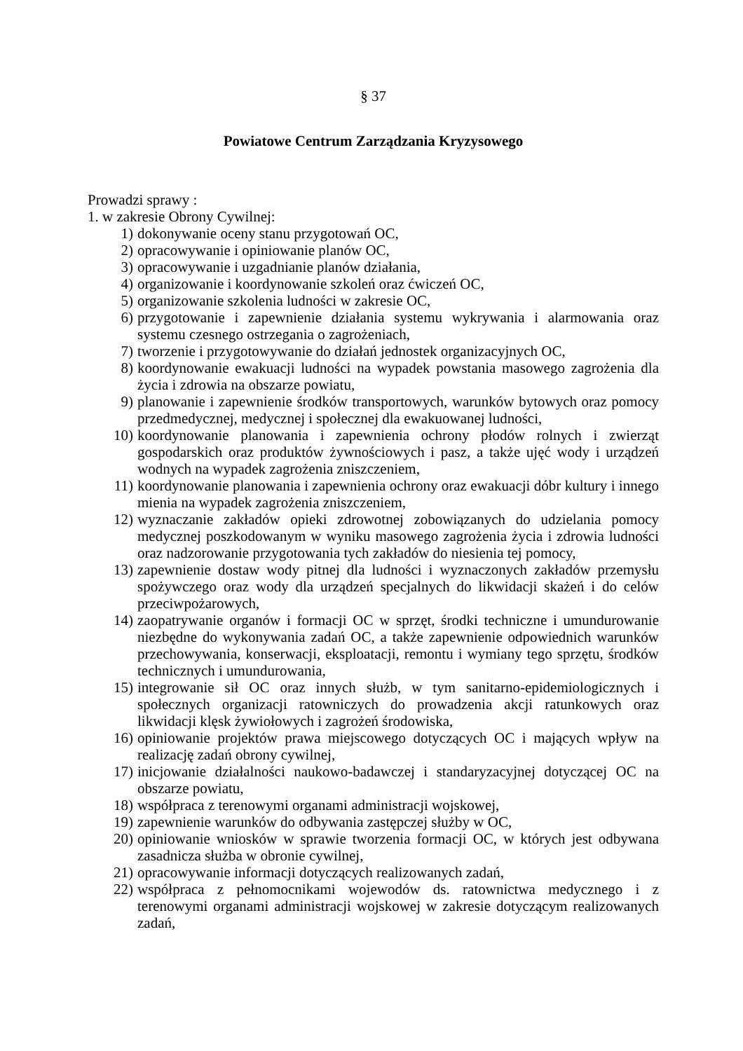§ 37
Powiatowe Centrum Zarządzania Kryzysowego
Prowadzi sprawy :
1. w zakresie Obrony Cywilnej:
1) dokonywanie oceny stanu przygotowań OC,
2) opracowywanie i opiniowanie planów OC,
3) opracowywanie i uzgadnianie planów działania,
4) organizowanie i koordynowanie szkoleń oraz ćwiczeń OC,
5) organizowanie szkolenia ludności w zakresie OC,
6) przygotowanie i zapewnienie działania systemu wykrywania i alarmowania oraz systemu czesnego ostrzegania o zagrożeniach,
7) tworzenie i przygotowywanie do działań jednostek organizacyjnych OC,
8) koordynowanie ewakuacji ludności na wypadek powstania masowego zagrożenia dla życia i zdrowia na obszarze powiatu,
9) planowanie i zapewnienie środków transportowych, warunków bytowych oraz pomocy przedmedycznej, medycznej i społecznej dla ewakuowanej ludności,
10) koordynowanie planowania i zapewnienia ochrony płodów rolnych i zwierząt gospodarskich oraz produktów żywnościowych i pasz, a także ujęć wody i urządzeń wodnych na wypadek zagrożenia zniszczeniem,
11) koordynowanie planowania i zapewnienia ochrony oraz ewakuacji dóbr kultury i innego mienia na wypadek zagrożenia zniszczeniem,
12) wyznaczanie zakładów opieki zdrowotnej zobowiązanych do udzielania pomocy medycznej poszkodowanym w wyniku masowego zagrożenia życia i zdrowia ludności oraz nadzorowanie przygotowania tych zakładów do niesienia tej pomocy,
13) zapewnienie dostaw wody pitnej dla ludności i wyznaczonych zakładów przemysłu spożywczego oraz wody dla urządzeń specjalnych do likwidacji skażeń i do celów przeciwpożarowych,
14) zaopatrywanie organów i formacji OC w sprzęt, środki techniczne i umundurowanie niezbędne do wykonywania zadań OC, a także zapewnienie odpowiednich warunków przechowywania, konserwacji, eksploatacji, remontu i wymiany tego sprzętu, środków technicznych i umundurowania,
15) integrowanie sił OC oraz innych służb, w tym sanitarno-epidemiologicznych i społecznych organizacji ratowniczych do prowadzenia akcji ratunkowych oraz likwidacji klęsk żywiołowych i zagrożeń środowiska,
16) opiniowanie projektów prawa miejscowego dotyczących OC i mających wpływ na realizację zadań obrony cywilnej,
17) inicjowanie działalności naukowo-badawczej i standaryzacyjnej dotyczącej OC na obszarze powiatu,
18) współpraca z terenowymi organami administracji wojskowej,
19) zapewnienie warunków do odbywania zastępczej służby w OC,
20) opiniowanie wniosków w sprawie tworzenia formacji OC, w których jest odbywana zasadnicza służba w obronie cywilnej,
21) opracowywanie informacji dotyczących realizowanych zadań,
22) współpraca z pełnomocnikami wojewodów ds. ratownictwa medycznego i z terenowymi organami administracji wojskowej w zakresie dotyczącym realizowanych zadań,